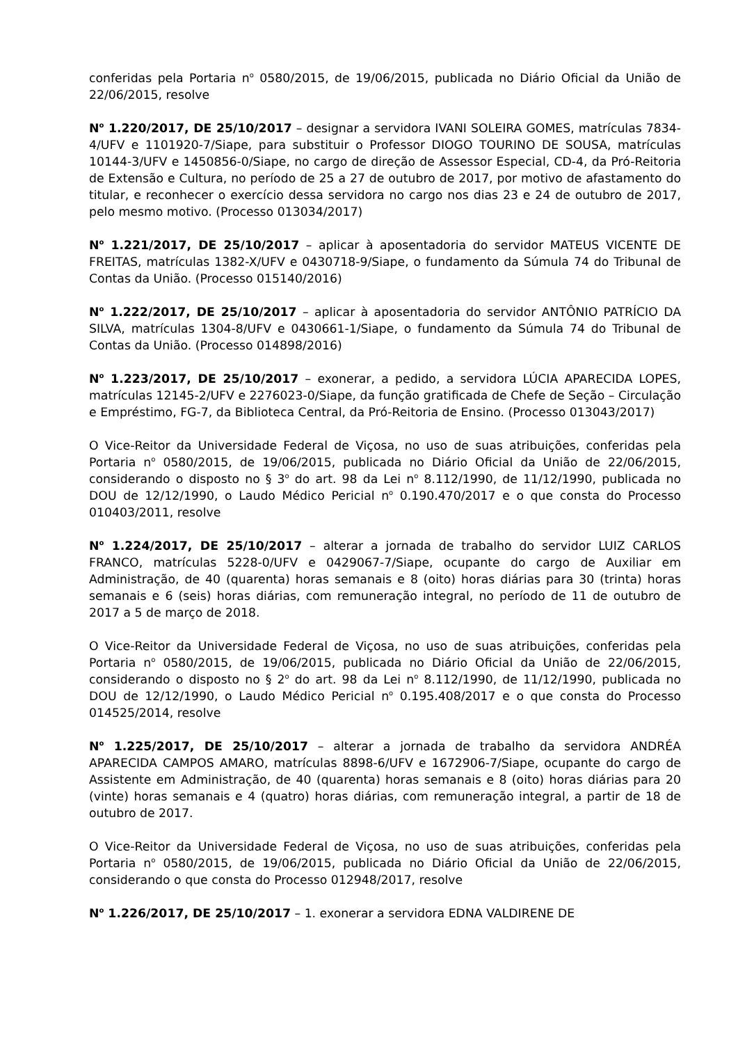conferidas pela Portaria n<sup>o</sup> 0580/2015, de 19/06/2015, publicada no Diário Oficial da União de 22/06/2015, resolve
N<sup>o</sup> 1.220/2017, DE 25/10/2017 – designar a servidora IVANI SOLEIRA GOMES, matrículas 7834-4/UFV e 1101920-7/Siape, para substituir o Professor DIOGO TOURINO DE SOUSA, matrículas 10144-3/UFV e 1450856-0/Siape, no cargo de direção de Assessor Especial, CD-4, da Pró-Reitoria de Extensão e Cultura, no período de 25 a 27 de outubro de 2017, por motivo de afastamento do titular, e reconhecer o exercício dessa servidora no cargo nos dias 23 e 24 de outubro de 2017, pelo mesmo motivo. (Processo 013034/2017)
N<sup>o</sup> 1.221/2017, DE 25/10/2017 – aplicar à aposentadoria do servidor MATEUS VICENTE DE FREITAS, matrículas 1382-X/UFV e 0430718-9/Siape, o fundamento da Súmula 74 do Tribunal de Contas da União. (Processo 015140/2016)
N<sup>o</sup> 1.222/2017, DE 25/10/2017 – aplicar à aposentadoria do servidor ANTÔNIO PATRÍCIO DA SILVA, matrículas 1304-8/UFV e 0430661-1/Siape, o fundamento da Súmula 74 do Tribunal de Contas da União. (Processo 014898/2016)
N<sup>o</sup> 1.223/2017, DE 25/10/2017 – exonerar, a pedido, a servidora LÚCIA APARECIDA LOPES, matrículas 12145-2/UFV e 2276023-0/Siape, da função gratificada de Chefe de Seção – Circulação e Empréstimo, FG-7, da Biblioteca Central, da Pró-Reitoria de Ensino. (Processo 013043/2017)
O Vice-Reitor da Universidade Federal de Viçosa, no uso de suas atribuições, conferidas pela Portaria n<sup>o</sup> 0580/2015, de 19/06/2015, publicada no Diário Oficial da União de 22/06/2015, considerando o disposto no § 3<sup>o</sup> do art. 98 da Lei n<sup>o</sup> 8.112/1990, de 11/12/1990, publicada no DOU de 12/12/1990, o Laudo Médico Pericial n<sup>o</sup> 0.190.470/2017 e o que consta do Processo 010403/2011, resolve
N<sup>o</sup> 1.224/2017, DE 25/10/2017 – alterar a jornada de trabalho do servidor LUIZ CARLOS FRANCO, matrículas 5228-0/UFV e 0429067-7/Siape, ocupante do cargo de Auxiliar em Administração, de 40 (quarenta) horas semanais e 8 (oito) horas diárias para 30 (trinta) horas semanais e 6 (seis) horas diárias, com remuneração integral, no período de 11 de outubro de 2017 a 5 de março de 2018.
O Vice-Reitor da Universidade Federal de Viçosa, no uso de suas atribuições, conferidas pela Portaria n<sup>o</sup> 0580/2015, de 19/06/2015, publicada no Diário Oficial da União de 22/06/2015, considerando o disposto no § 2<sup>o</sup> do art. 98 da Lei n<sup>o</sup> 8.112/1990, de 11/12/1990, publicada no DOU de 12/12/1990, o Laudo Médico Pericial n<sup>o</sup> 0.195.408/2017 e o que consta do Processo 014525/2014, resolve
N<sup>o</sup> 1.225/2017, DE 25/10/2017 – alterar a jornada de trabalho da servidora ANDRÉA APARECIDA CAMPOS AMARO, matrículas 8898-6/UFV e 1672906-7/Siape, ocupante do cargo de Assistente em Administração, de 40 (quarenta) horas semanais e 8 (oito) horas diárias para 20 (vinte) horas semanais e 4 (quatro) horas diárias, com remuneração integral, a partir de 18 de outubro de 2017.
O Vice-Reitor da Universidade Federal de Viçosa, no uso de suas atribuições, conferidas pela Portaria n<sup>o</sup> 0580/2015, de 19/06/2015, publicada no Diário Oficial da União de 22/06/2015, considerando o que consta do Processo 012948/2017, resolve
N<sup>o</sup> 1.226/2017, DE 25/10/2017 – 1. exonerar a servidora EDNA VALDIRENE DE